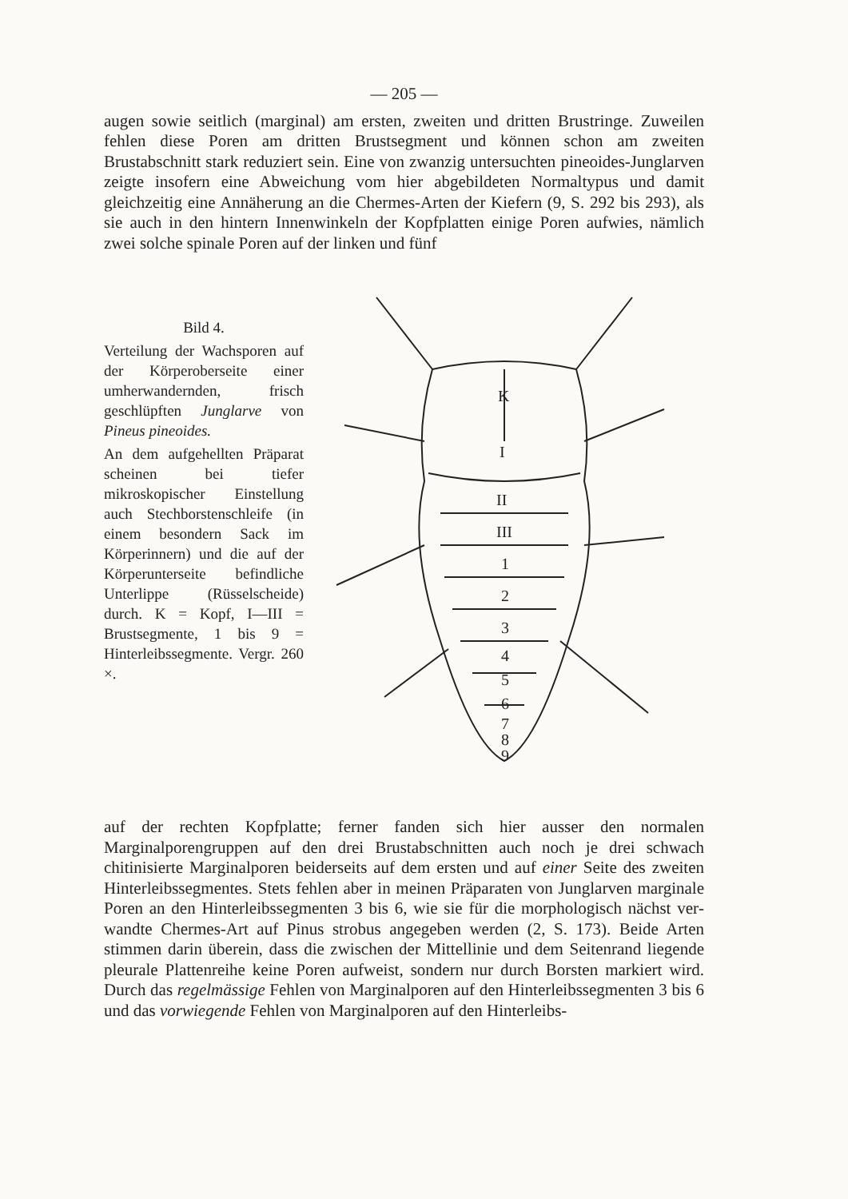— 205 —
augen sowie seitlich (marginal) am ersten, zweiten und dritten Brust­ringe. Zuweilen fehlen diese Poren am dritten Brustsegment und kön­nen schon am zweiten Brustabschnitt stark reduziert sein. Eine von zwanzig untersuchten pineoides-Junglarven zeigte insofern eine Ab­weichung vom hier abgebildeten Normaltypus und damit gleichzeitig eine Annäherung an die Chermes-Arten der Kiefern (9, S. 292 bis 293), als sie auch in den hintern Innenwinkeln der Kopfplatten einige Poren aufwies, nämlich zwei solche spinale Poren auf der linken und fünf
Bild 4.
Verteilung der Wachspo­ren auf der Körperober­seite einer umherwandern­den, frisch geschlüpften Junglarve von Pineus pineoides.
An dem aufgehellten Prä­parat scheinen bei tiefer mikroskopischer Einstel­lung auch Stechborsten­schleife (in einem beson­dern Sack im Körperin­nern) und die auf der Körperunterseite befindli­che Unterlippe (Rüssel­scheide) durch. K = Kopf, I—III = Brustsegmente, 1 bis 9 = Hinterleibsseg­mente. Vergr. 260 ×.
K
I
II
III
1
2
3
4
5
6
7
8
9
auf der rechten Kopfplatte; ferner fanden sich hier ausser den nor­malen Marginalporengruppen auf den drei Brustabschnitten auch noch je drei schwach chitinisierte Marginalporen beiderseits auf dem ersten und auf einer Seite des zweiten Hinterleibssegmentes. Stets fehlen aber in meinen Präparaten von Junglarven marginale Poren an den Hinterleibssegmenten 3 bis 6, wie sie für die morphologisch nächst ver­wandte Chermes-Art auf Pinus strobus angegeben werden (2, S. 173). Beide Arten stimmen darin überein, dass die zwischen der Mittellinie und dem Seitenrand liegende pleurale Plattenreihe keine Poren auf­weist, sondern nur durch Borsten markiert wird. Durch das regelmäs­sige Fehlen von Marginalporen auf den Hinterleibssegmenten 3 bis 6 und das vorwiegende Fehlen von Marginalporen auf den Hinterleibs-